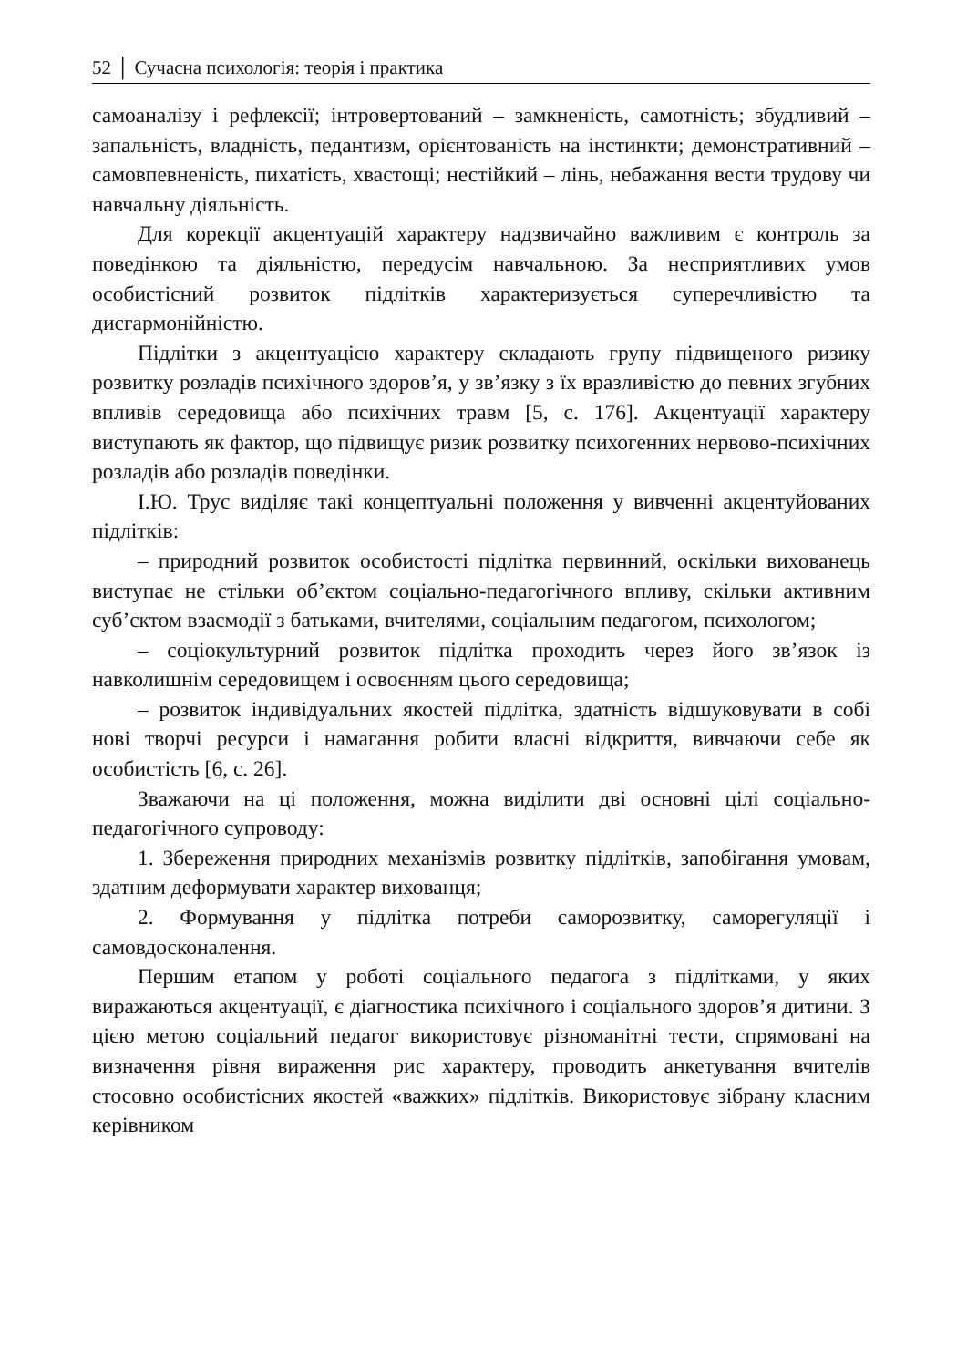52 │ Сучасна психологія: теорія і практика
самоаналізу і рефлексії; інтровертований – замкненість, самотність; збудливий – запальність, владність, педантизм, орієнтованість на інстинкти; демонстративний – самовпевненість, пихатість, хвастощі; нестійкий – лінь, небажання вести трудову чи навчальну діяльність.
Для корекції акцентуацій характеру надзвичайно важливим є контроль за поведінкою та діяльністю, передусім навчальною. За несприятливих умов особистісний розвиток підлітків характеризується суперечливістю та дисгармонійністю.
Підлітки з акцентуацією характеру складають групу підвищеного ризику розвитку розладів психічного здоров’я, у зв’язку з їх вразливістю до певних згубних впливів середовища або психічних травм [5, с. 176]. Акцентуації характеру виступають як фактор, що підвищує ризик розвитку психогенних нервово-психічних розладів або розладів поведінки.
І.Ю. Трус виділяє такі концептуальні положення у вивченні акцентуйованих підлітків:
– природний розвиток особистості підлітка первинний, оскільки вихованець виступає не стільки об’єктом соціально-педагогічного впливу, скільки активним суб’єктом взаємодії з батьками, вчителями, соціальним педагогом, психологом;
– соціокультурний розвиток підлітка проходить через його зв’язок із навколишнім середовищем і освоєнням цього середовища;
– розвиток індивідуальних якостей підлітка, здатність відшуковувати в собі нові творчі ресурси і намагання робити власні відкриття, вивчаючи себе як особистість [6, с. 26].
Зважаючи на ці положення, можна виділити дві основні цілі соціально-педагогічного супроводу:
1. Збереження природних механізмів розвитку підлітків, запобігання умовам, здатним деформувати характер вихованця;
2. Формування у підлітка потреби саморозвитку, саморегуляції і самовдосконалення.
Першим етапом у роботі соціального педагога з підлітками, у яких виражаються акцентуації, є діагностика психічного і соціального здоров’я дитини. З цією метою соціальний педагог використовує різноманітні тести, спрямовані на визначення рівня вираження рис характеру, проводить анкетування вчителів стосовно особистісних якостей «важких» підлітків. Використовує зібрану класним керівником